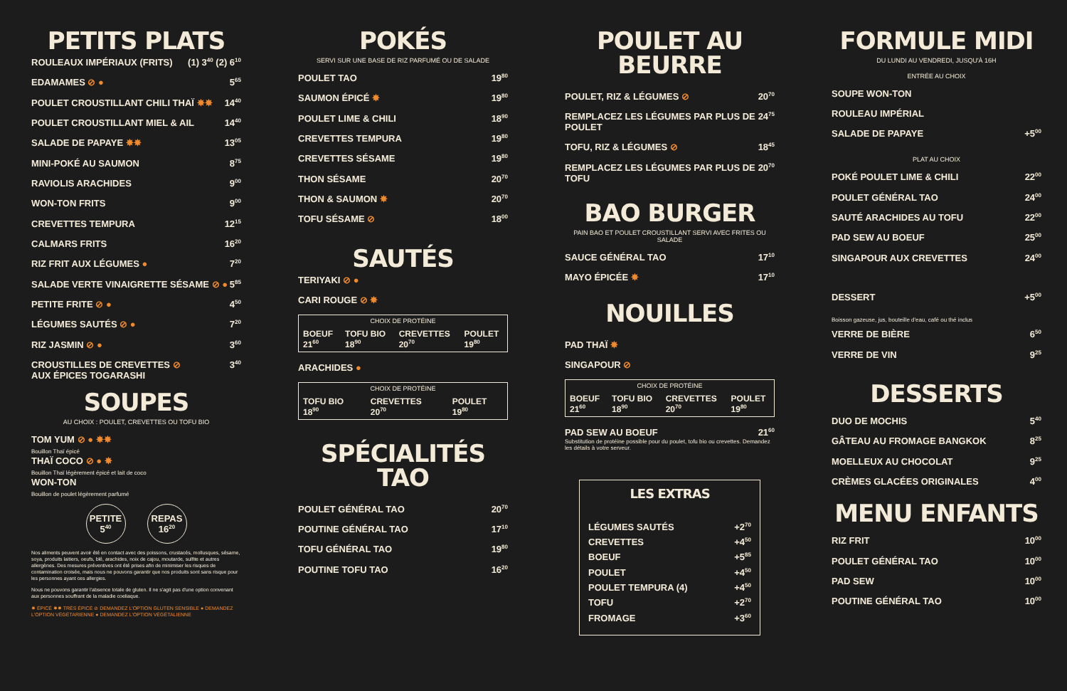PETITS PLATS
ROULEAUX IMPÉRIAUX (FRITS) (1) 3<sup>40</sup> (2) 6<sup>10</sup>
EDAMAMES ⊘ ● 5<sup>65</sup>
POULET CROUSTILLANT CHILI THAÏ ✸✸ 14<sup>40</sup>
POULET CROUSTILLANT MIEL & AIL 14<sup>40</sup>
SALADE DE PAPAYE ✸✸ 13<sup>05</sup>
MINI-POKÉ AU SAUMON 8<sup>75</sup>
RAVIOLIS ARACHIDES 9<sup>00</sup>
WON-TON FRITS 9<sup>00</sup>
CREVETTES TEMPURA 12<sup>15</sup>
CALMARS FRITS 16<sup>20</sup>
RIZ FRIT AUX LÉGUMES ● 7<sup>20</sup>
SALADE VERTE VINAIGRETTE SÉSAME ⊘ ● 5<sup>85</sup>
PETITE FRITE ⊘ ● 4<sup>50</sup>
LÉGUMES SAUTÉS ⊘ ● 7<sup>20</sup>
RIZ JASMIN ⊘ ● 3<sup>60</sup>
CROUSTILLES DE CREVETTES ⊘
AUX ÉPICES TOGARASHI 3<sup>40</sup>
SOUPES
AU CHOIX : POULET, CREVETTES OU TOFU BIO
TOM YUM ⊘ ● ✸✸
Bouillon Thaï épicé
THAÏ COCO ⊘ ● ✸
Bouillon Thaï légèrement épicé et lait de coco
WON-TON
Bouillon de poulet légèrement parfumé
PETITE
5<sup>40</sup>
REPAS
16<sup>20</sup>
Nos aliments peuvent avoir été en contact avec des poissons, crustacés, mollusques, sésame, soya, produits laitiers, oeufs, blé, arachides, noix de cajou, moutarde, sulfite et autres allergènes. Des mesures préventives ont été prises afin de minimiser les risques de contamination croisée, mais nous ne pouvons garantir que nos produits sont sans risque pour les personnes ayant ces allergies.
Nous ne pouvons garantir l'absence totale de gluten. Il ne s'agit pas d'une option convenant aux personnes souffrant de la maladie coeliaque.
✸ ÉPICÉ ✸✸ TRÈS ÉPICÉ ⊘ DEMANDEZ L'OPTION GLUTEN SENSIBLE ● DEMANDEZ L'OPTION VÉGÉTARIENNE ● DEMANDEZ L'OPTION VÉGÉTALIENNE
POKÉS
SERVI SUR UNE BASE DE RIZ PARFUMÉ OU DE SALADE
POULET TAO 19<sup>80</sup>
SAUMON ÉPICÉ ✸ 19<sup>80</sup>
POULET LIME & CHILI 18<sup>90</sup>
CREVETTES TEMPURA 19<sup>80</sup>
CREVETTES SÉSAME 19<sup>80</sup>
THON SÉSAME 20<sup>70</sup>
THON & SAUMON ✸ 20<sup>70</sup>
TOFU SÉSAME ⊘ 18<sup>00</sup>
SAUTÉS
TERIYAKI ⊘ ●
CARI ROUGE ⊘ ✸
| CHOIX DE PROTÉINE | | | |
| --- | --- | --- | --- |
| BOEUF 21<sup>60</sup> | TOFU BIO 18<sup>90</sup> | CREVETTES 20<sup>70</sup> | POULET 19<sup>80</sup> |
ARACHIDES ●
| CHOIX DE PROTÉINE | | |
| --- | --- | --- |
| TOFU BIO 18<sup>90</sup> | CREVETTES 20<sup>70</sup> | POULET 19<sup>80</sup> |
SPÉCIALITÉS TAO
POULET GÉNÉRAL TAO 20<sup>70</sup>
POUTINE GÉNÉRAL TAO 17<sup>10</sup>
TOFU GÉNÉRAL TAO 19<sup>80</sup>
POUTINE TOFU TAO 16<sup>20</sup>
POULET AU BEURRE
POULET, RIZ & LÉGUMES ⊘ 20<sup>70</sup>
REMPLACEZ LES LÉGUMES PAR PLUS DE POULET 24<sup>75</sup>
TOFU, RIZ & LÉGUMES ⊘ 18<sup>45</sup>
REMPLACEZ LES LÉGUMES PAR PLUS DE TOFU 20<sup>70</sup>
BAO BURGER
PAIN BAO ET POULET CROUSTILLANT SERVI AVEC FRITES OU SALADE
SAUCE GÉNÉRAL TAO 17<sup>10</sup>
MAYO ÉPICÉE ✸ 17<sup>10</sup>
NOUILLES
PAD THAÏ ✸
SINGAPOUR ⊘
| CHOIX DE PROTÉINE | | | |
| --- | --- | --- | --- |
| BOEUF 21<sup>60</sup> | TOFU BIO 18<sup>90</sup> | CREVETTES 20<sup>70</sup> | POULET 19<sup>80</sup> |
PAD SEW AU BOEUF 21<sup>60</sup>
Substitution de protéine possible pour du poulet, tofu bio ou crevettes. Demandez les détails à votre serveur.
LES EXTRAS
LÉGUMES SAUTÉS +2<sup>70</sup>
CREVETTES +4<sup>50</sup>
BOEUF +5<sup>85</sup>
POULET +4<sup>50</sup>
POULET TEMPURA (4) +4<sup>50</sup>
TOFU +2<sup>70</sup>
FROMAGE +3<sup>60</sup>
FORMULE MIDI
DU LUNDI AU VENDREDI, JUSQU'À 16H
ENTRÉE AU CHOIX
SOUPE WON-TON
ROULEAU IMPÉRIAL
SALADE DE PAPAYE +5<sup>00</sup>
PLAT AU CHOIX
POKÉ POULET LIME & CHILI 22<sup>00</sup>
POULET GÉNÉRAL TAO 24<sup>00</sup>
SAUTÉ ARACHIDES AU TOFU 22<sup>00</sup>
PAD SEW AU BOEUF 25<sup>00</sup>
SINGAPOUR AUX CREVETTES 24<sup>00</sup>
DESSERT +5<sup>00</sup>
Boisson gazeuse, jus, bouteille d'eau, café ou thé inclus
VERRE DE BIÈRE 6<sup>50</sup>
VERRE DE VIN 9<sup>25</sup>
DESSERTS
DUO DE MOCHIS 5<sup>40</sup>
GÂTEAU AU FROMAGE BANGKOK 8<sup>25</sup>
MOELLEUX AU CHOCOLAT 9<sup>25</sup>
CRÈMES GLACÉES ORIGINALES 4<sup>00</sup>
MENU ENFANTS
RIZ FRIT 10<sup>00</sup>
POULET GÉNÉRAL TAO 10<sup>00</sup>
PAD SEW 10<sup>00</sup>
POUTINE GÉNÉRAL TAO 10<sup>00</sup>